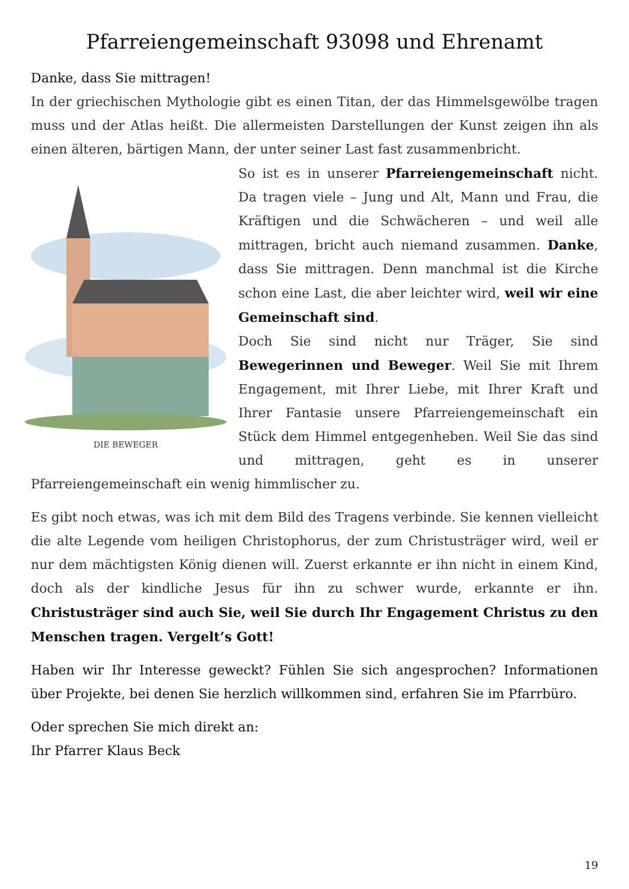Pfarreiengemeinschaft 93098 und Ehrenamt
Danke, dass Sie mittragen!
In der griechischen Mythologie gibt es einen Titan, der das Himmelsgewölbe tragen muss und der Atlas heißt. Die allermeisten Darstellungen der Kunst zeigen ihn als einen älteren, bärtigen Mann, der unter seiner Last fast zusammenbricht.
DIE BEWEGER
So ist es in unserer Pfarreiengemeinschaft nicht. Da tragen viele – Jung und Alt, Mann und Frau, die Kräftigen und die Schwächeren – und weil alle mittragen, bricht auch niemand zusammen. Danke, dass Sie mittragen. Denn manchmal ist die Kirche schon eine Last, die aber leichter wird, weil wir eine Gemeinschaft sind.
Doch Sie sind nicht nur Träger, Sie sind Bewegerinnen und Beweger. Weil Sie mit Ihrem Engagement, mit Ihrer Liebe, mit Ihrer Kraft und Ihrer Fantasie unsere Pfarreiengemeinschaft ein Stück dem Himmel entgegenheben. Weil Sie das sind und mittragen, geht es in unserer Pfarreiengemeinschaft ein wenig himmlischer zu.
Es gibt noch etwas, was ich mit dem Bild des Tragens verbinde. Sie kennen vielleicht die alte Legende vom heiligen Christophorus, der zum Christusträger wird, weil er nur dem mächtigsten König dienen will. Zuerst erkannte er ihn nicht in einem Kind, doch als der kindliche Jesus für ihn zu schwer wurde, erkannte er ihn. Christusträger sind auch Sie, weil Sie durch Ihr Engagement Christus zu den Menschen tragen. Vergelt’s Gott!
Haben wir Ihr Interesse geweckt? Fühlen Sie sich angesprochen? Informationen über Projekte, bei denen Sie herzlich willkommen sind, erfahren Sie im Pfarrbüro.
Oder sprechen Sie mich direkt an:
Ihr Pfarrer Klaus Beck
19